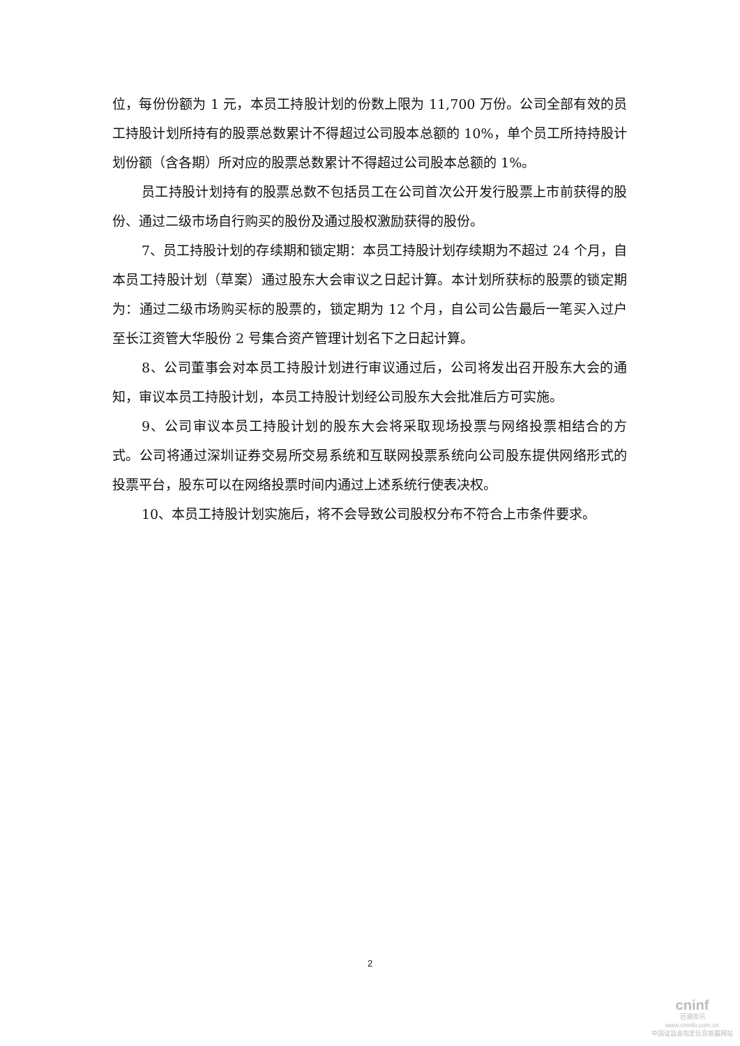位，每份份额为 1 元，本员工持股计划的份数上限为 11,700 万份。公司全部有效的员工持股计划所持有的股票总数累计不得超过公司股本总额的 10%，单个员工所持持股计划份额（含各期）所对应的股票总数累计不得超过公司股本总额的 1%。
员工持股计划持有的股票总数不包括员工在公司首次公开发行股票上市前获得的股份、通过二级市场自行购买的股份及通过股权激励获得的股份。
7、员工持股计划的存续期和锁定期：本员工持股计划存续期为不超过 24 个月，自本员工持股计划（草案）通过股东大会审议之日起计算。本计划所获标的股票的锁定期为：通过二级市场购买标的股票的，锁定期为 12 个月，自公司公告最后一笔买入过户至长江资管大华股份 2 号集合资产管理计划名下之日起计算。
8、公司董事会对本员工持股计划进行审议通过后，公司将发出召开股东大会的通知，审议本员工持股计划，本员工持股计划经公司股东大会批准后方可实施。
9、公司审议本员工持股计划的股东大会将采取现场投票与网络投票相结合的方式。公司将通过深圳证券交易所交易系统和互联网投票系统向公司股东提供网络形式的投票平台，股东可以在网络投票时间内通过上述系统行使表决权。
10、本员工持股计划实施后，将不会导致公司股权分布不符合上市条件要求。
2
cninf
巨潮资讯
www.cninfo.com.cn
中国证监会指定信息披露网站